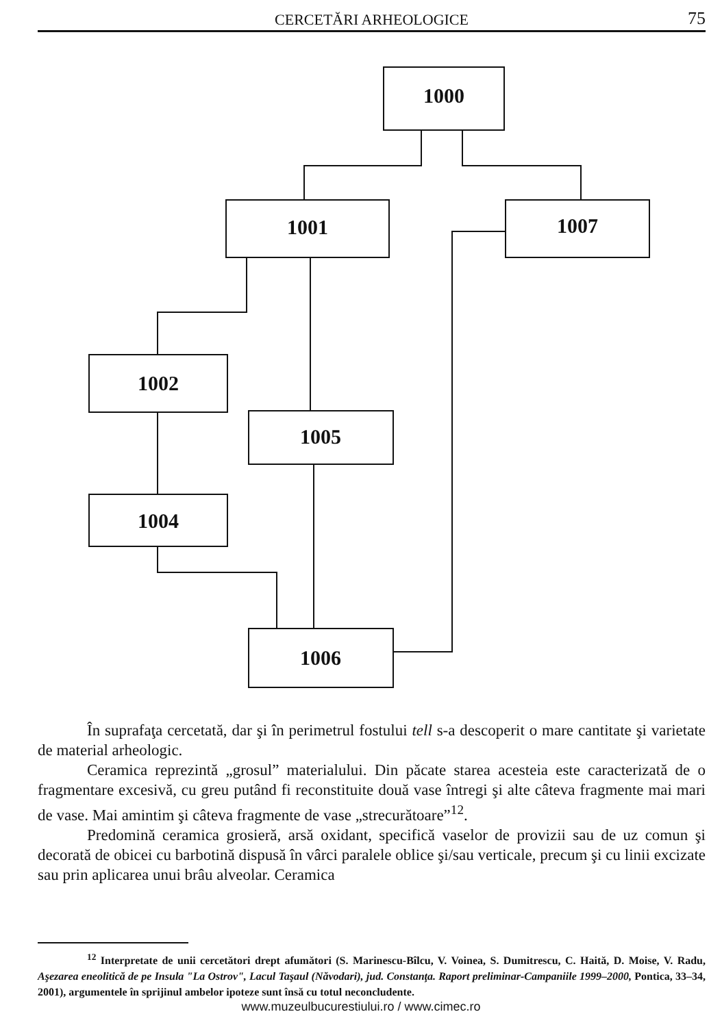CERCETĂRI ARHEOLOGICE 75
1000
1001
1007
1002
1005
1004
1006
În suprafaţa cercetată, dar şi în perimetrul fostului tell s-a descoperit o mare cantitate şi varietate de material arheologic.
Ceramica reprezintă „grosul” materialului. Din păcate starea acesteia este caracterizată de o fragmentare excesivă, cu greu putând fi reconstituite două vase întregi şi alte câteva fragmente mai mari de vase. Mai amintim şi câteva fragmente de vase „strecurătoare”<sup>12</sup>.
Predomină ceramica grosieră, arsă oxidant, specifică vaselor de provizii sau de uz comun şi decorată de obicei cu barbotină dispusă în vârci paralele oblice şi/sau verticale, precum şi cu linii excizate sau prin aplicarea unui brâu alveolar. Ceramica
<sup>12</sup> Interpretate de unii cercetători drept afumători (S. Marinescu-Bîlcu, V. Voinea, S. Dumitrescu, C. Haită, D. Moise, V. Radu, Aşezarea eneolitică de pe Insula "La Ostrov", Lacul Taşaul (Năvodari), jud. Constanţa. Raport preliminar-Campaniile 1999–2000, Pontica, 33–34, 2001), argumentele în sprijinul ambelor ipoteze sunt însă cu totul neconcludente.
www.muzeulbucurestiului.ro / www.cimec.ro